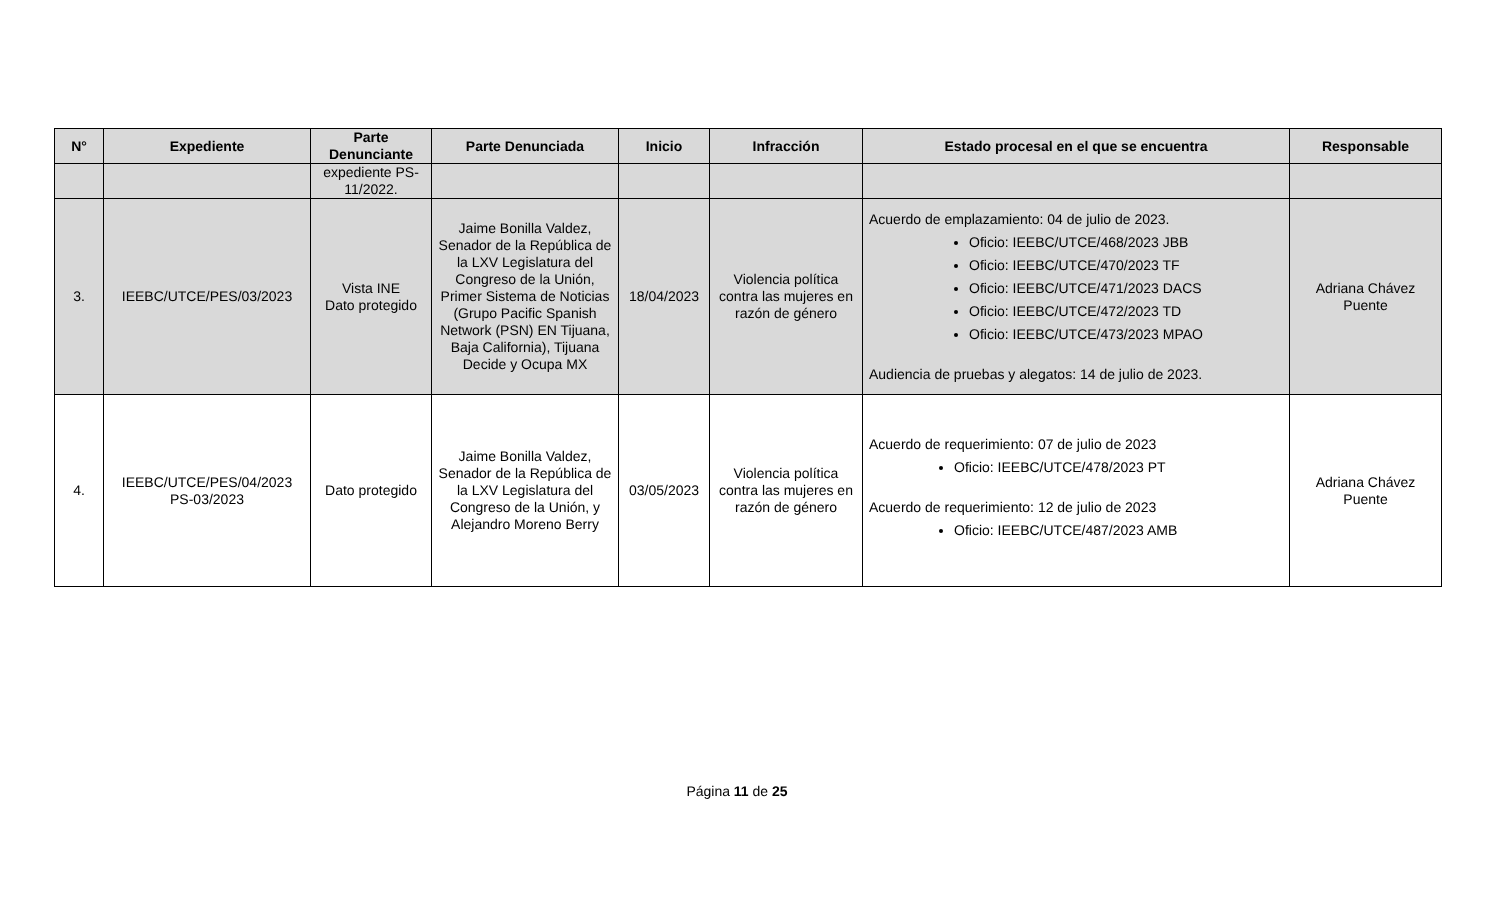| N° | Expediente | Parte Denunciante | Parte Denunciada | Inicio | Infracción | Estado procesal en el que se encuentra | Responsable |
| --- | --- | --- | --- | --- | --- | --- | --- |
| | | expediente PS-11/2022. | | | | | |
| 3. | IEEBC/UTCE/PES/03/2023 | Vista INE Dato protegido | Jaime Bonilla Valdez, Senador de la República de la LXV Legislatura del Congreso de la Unión, Primer Sistema de Noticias (Grupo Pacific Spanish Network (PSN) EN Tijuana, Baja California), Tijuana Decide y Ocupa MX | 18/04/2023 | Violencia política contra las mujeres en razón de género | Acuerdo de emplazamiento: 04 de julio de 2023. Oficio: IEEBC/UTCE/468/2023 JBB Oficio: IEEBC/UTCE/470/2023 TF Oficio: IEEBC/UTCE/471/2023 DACS Oficio: IEEBC/UTCE/472/2023 TD Oficio: IEEBC/UTCE/473/2023 MPAO Audiencia de pruebas y alegatos: 14 de julio de 2023. | Adriana Chávez Puente |
| 4. | IEEBC/UTCE/PES/04/2023 PS-03/2023 | Dato protegido | Jaime Bonilla Valdez, Senador de la República de la LXV Legislatura del Congreso de la Unión, y Alejandro Moreno Berry | 03/05/2023 | Violencia política contra las mujeres en razón de género | Acuerdo de requerimiento: 07 de julio de 2023 Oficio: IEEBC/UTCE/478/2023 PT Acuerdo de requerimiento: 12 de julio de 2023 Oficio: IEEBC/UTCE/487/2023 AMB | Adriana Chávez Puente |
Página 11 de 25